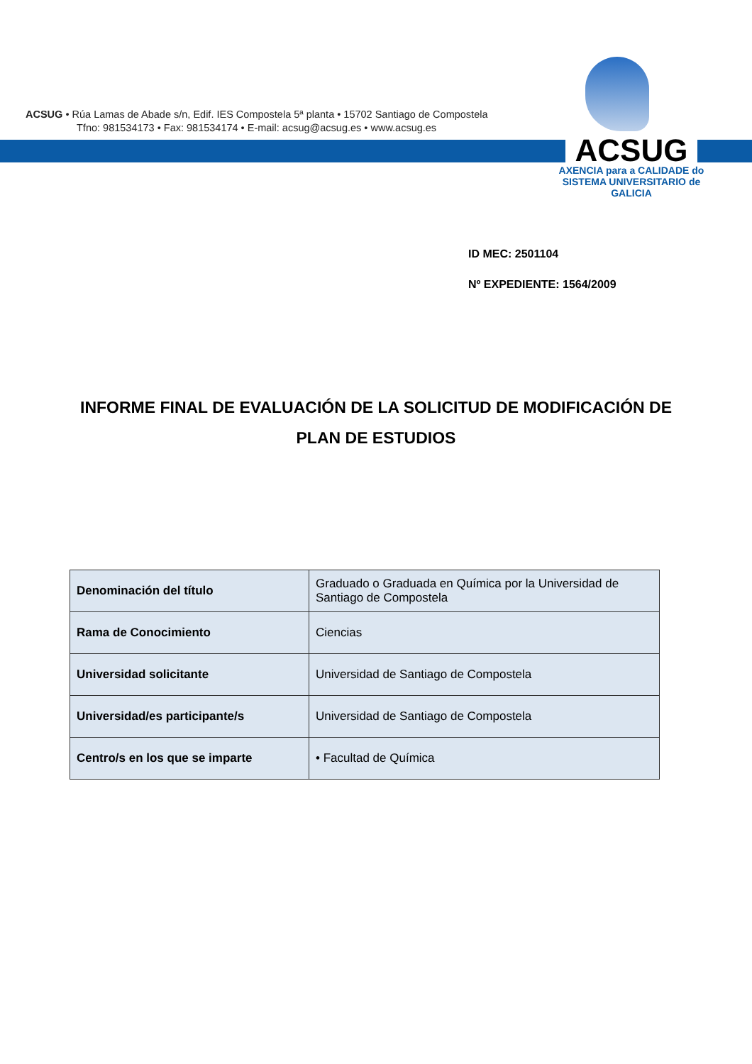ACSUG • Rúa Lamas de Abade s/n, Edif. IES Compostela 5ª planta • 15702 Santiago de Compostela
Tfno: 981534173 • Fax: 981534174 • E-mail: acsug@acsug.es • www.acsug.es
ACSUG
AXENCIA para a CALIDADE do
SISTEMA UNIVERSITARIO de
GALICIA
ID MEC: 2501104
Nº EXPEDIENTE: 1564/2009
INFORME FINAL DE EVALUACIÓN DE LA SOLICITUD DE MODIFICACIÓN DE PLAN DE ESTUDIOS
| Denominación del título | Graduado o Graduada en Química por la Universidad de Santiago de Compostela |
| Rama de Conocimiento | Ciencias |
| Universidad solicitante | Universidad de Santiago de Compostela |
| Universidad/es participante/s | Universidad de Santiago de Compostela |
| Centro/s en los que se imparte | • Facultad de Química |